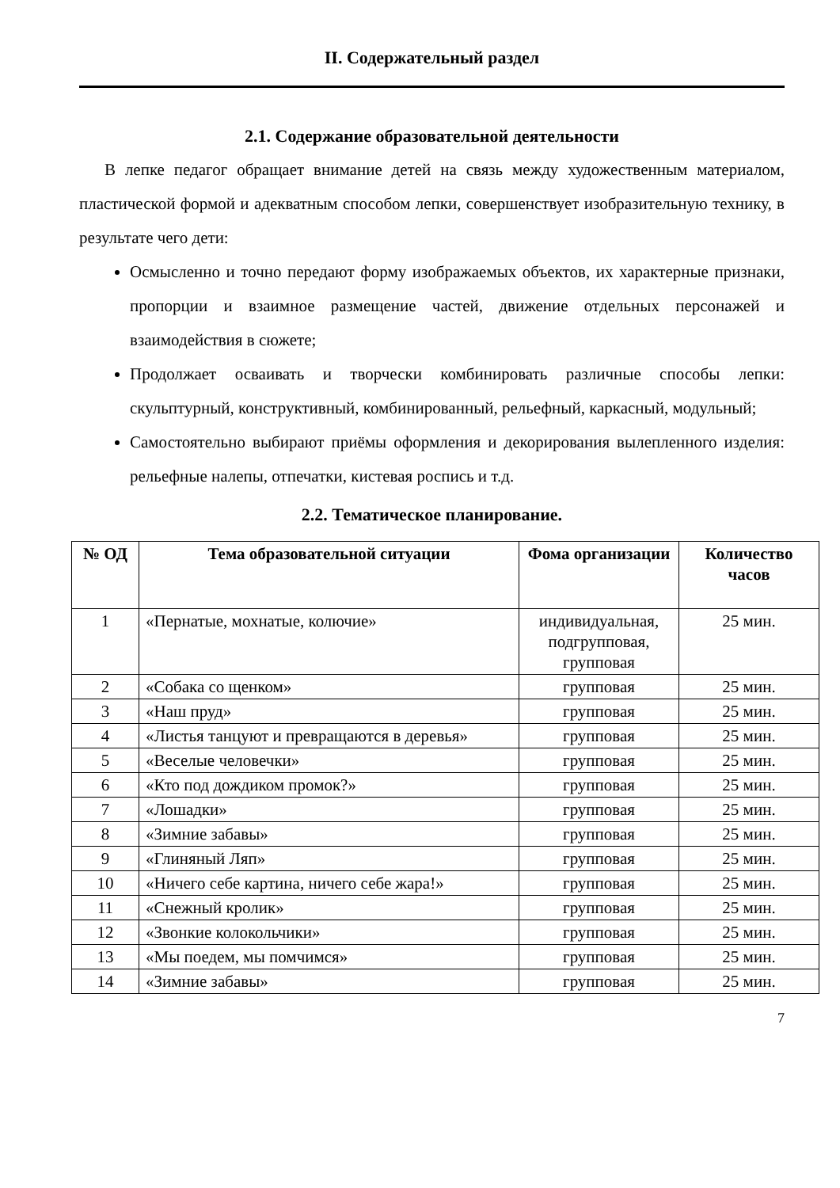II. Содержательный раздел
2.1. Содержание образовательной деятельности
В лепке педагог обращает внимание детей на связь между художественным материалом, пластической формой и адекватным способом лепки, совершенствует изобразительную технику, в результате чего дети:
Осмысленно и точно передают форму изображаемых объектов, их характерные признаки, пропорции и взаимное размещение частей, движение отдельных персонажей и взаимодействия в сюжете;
Продолжает осваивать и творчески комбинировать различные способы лепки: скульптурный, конструктивный, комбинированный, рельефный, каркасный, модульный;
Самостоятельно выбирают приёмы оформления и декорирования вылепленного изделия: рельефные налепы, отпечатки, кистевая роспись и т.д.
2.2. Тематическое планирование.
| № ОД | Тема образовательной ситуации | Фома организации | Количество часов |
| --- | --- | --- | --- |
| 1 | «Пернатые, мохнатые, колючие» | индивидуальная, подгрупповая, групповая | 25 мин. |
| 2 | «Собака со щенком» | групповая | 25 мин. |
| 3 | «Наш пруд» | групповая | 25 мин. |
| 4 | «Листья танцуют и превращаются в деревья» | групповая | 25 мин. |
| 5 | «Веселые человечки» | групповая | 25 мин. |
| 6 | «Кто под дождиком промок?» | групповая | 25 мин. |
| 7 | «Лошадки» | групповая | 25 мин. |
| 8 | «Зимние забавы» | групповая | 25 мин. |
| 9 | «Глиняный Ляп» | групповая | 25 мин. |
| 10 | «Ничего себе картина, ничего себе жара!» | групповая | 25 мин. |
| 11 | «Снежный кролик» | групповая | 25 мин. |
| 12 | «Звонкие колокольчики» | групповая | 25 мин. |
| 13 | «Мы поедем, мы помчимся» | групповая | 25 мин. |
| 14 | «Зимние забавы» | групповая | 25 мин. |
7